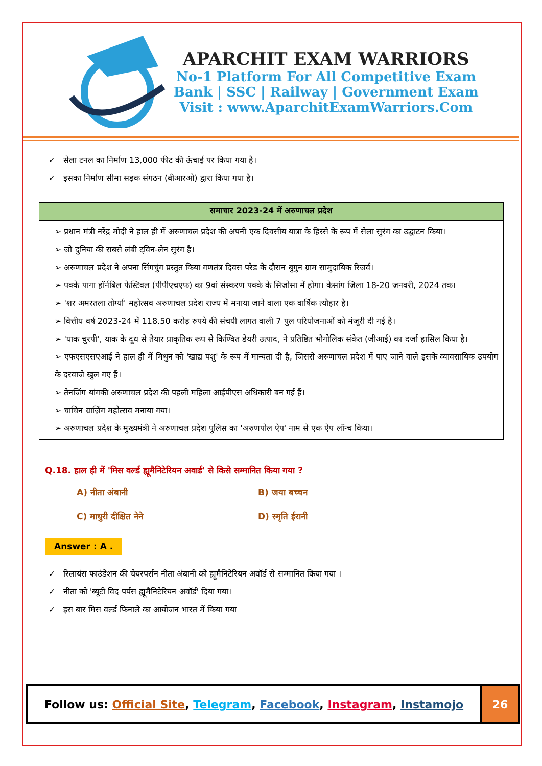APARCHIT EXAM WARRIORS
No-1 Platform For All Competitive Exam
Bank | SSC | Railway | Government Exam
Visit : www.AparchitExamWarriors.Com
✓ सेला टनल का निर्माण 13,000 फीट की ऊंचाई पर किया गया है।
✓ इसका निर्माण सीमा सड़क संगठन (बीआरओ) द्वारा किया गया है।
| समाचार 2023-24 में अरुणाचल प्रदेश |
| --- |
| ➢ प्रधान मंत्री नरेंद्र मोदी ने हाल ही में अरुणाचल प्रदेश की अपनी एक दिवसीय यात्रा के हिस्से के रूप में सेला सुरंग का उद्घाटन किया। ➢ जो दुनिया की सबसे लंबी ट्विन-लेन सुरंग है। ➢ अरुणाचल प्रदेश ने अपना सिंगचुंग प्रस्तुत किया गणतंत्र दिवस परेड के दौरान बुगुन ग्राम सामुदायिक रिजर्व। ➢ पक्के पागा हॉर्नबिल फेस्टिवल (पीपीएचएफ) का 9वां संस्करण पक्के के सिजोसा में होगा। केसांग जिला 18-20 जनवरी, 2024 तक। ➢ 'शर अमरतला तोर्ग्या' महोत्सव अरुणाचल प्रदेश राज्य में मनाया जाने वाला एक वार्षिक त्यौहार है। ➢ वित्तीय वर्ष 2023-24 में 118.50 करोड़ रुपये की संचयी लागत वाली 7 पुल परियोजनाओं को मंजूरी दी गई है। ➢ 'याक चुरपी', याक के दूध से तैयार प्राकृतिक रूप से किण्वित डेयरी उत्पाद, ने प्रतिष्ठित भौगोलिक संकेत (जीआई) का दर्जा हासिल किया है। ➢ एफएसएसएआई ने हाल ही में मिथुन को 'खाद्य पशु' के रूप में मान्यता दी है, जिससे अरुणाचल प्रदेश में पाए जाने वाले इसके व्यावसायिक उपयोग के दरवाजे खुल गए हैं। ➢ तेनजिंग यांगकी अरुणाचल प्रदेश की पहली महिला आईपीएस अधिकारी बन गई हैं। ➢ चाचिन ग्राज़िंग महोत्सव मनाया गया। ➢ अरुणाचल प्रदेश के मुख्यमंत्री ने अरुणाचल प्रदेश पुलिस का 'अरुणपोल ऐप' नाम से एक ऐप लॉन्च किया। |
Q.18. हाल ही में 'मिस वर्ल्ड ह्यूमैनिटेरियन अवार्ड' से किसे सम्मानित किया गया ?
A) नीता अंबानी
B) जया बच्चन
C) माधुरी दीक्षित नेने
D) स्मृति ईरानी
Answer : A .
✓ रिलायंस फाउंडेशन की चेयरपर्सन नीता अंबानी को ह्यूमैनिटेरियन अवॉर्ड से सम्मानित किया गया ।
✓ नीता को 'ब्यूटी विद पर्पस ह्यूमैनिटेरियन अवॉर्ड' दिया गया।
✓ इस बार मिस वर्ल्ड फिनाले का आयोजन भारत में किया गया
Follow us: Official Site, Telegram, Facebook, Instagram, Instamojo
26